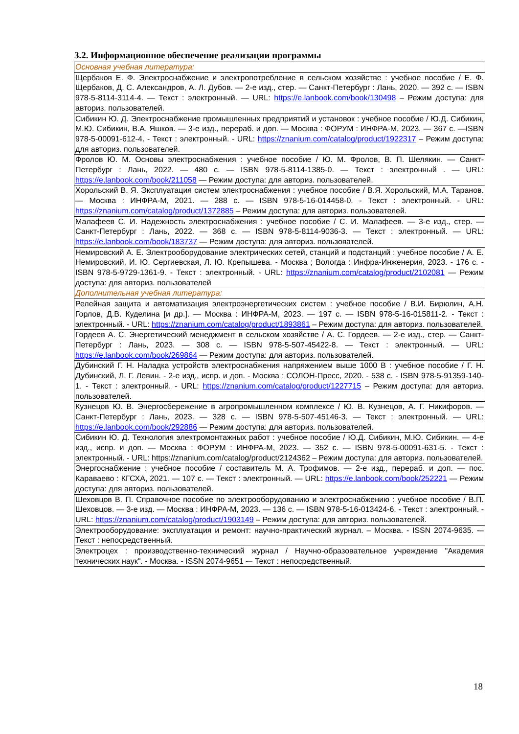3.2. Информационное обеспечение реализации программы
| Основная учебная литература: |
| Щербаков Е. Ф. Электроснабжение и электропотребление в сельском хозяйстве : учебное пособие / Е. Ф. Щербаков, Д. С. Александров, А. Л. Дубов. — 2-е изд., стер. — Санкт-Петербург : Лань, 2020. — 392 с. — ISBN 978-5-8114-3114-4. — Текст : электронный. — URL: https://e.lanbook.com/book/130498 – Режим доступа: для авториз. пользователей. |
| Сибикин Ю. Д. Электроснабжение промышленных предприятий и установок : учебное пособие / Ю.Д. Сибикин, М.Ю. Сибикин, В.А. Яшков. — 3-е изд., перераб. и доп. — Москва : ФОРУМ : ИНФРА-М, 2023. — 367 с. —ISBN 978-5-00091-612-4. - Текст : электронный. - URL: https://znanium.com/catalog/product/1922317 – Режим доступа: для авториз. пользователей. |
| Фролов Ю. М. Основы электроснабжения : учебное пособие / Ю. М. Фролов, В. П. Шелякин. — Санкт-Петербург : Лань, 2022. — 480 с. — ISBN 978-5-8114-1385-0. — Текст : электронный . — URL: https://e.lanbook.com/book/211058 — Режим доступа: для авториз. пользователей. |
| Хорольский В. Я. Эксплуатация систем электроснабжения : учебное пособие / В.Я. Хорольский, М.А. Таранов. — Москва : ИНФРА-М, 2021. — 288 с. — ISBN 978-5-16-014458-0. - Текст : электронный. - URL: https://znanium.com/catalog/product/1372885 – Режим доступа: для авториз. пользователей. |
| Малафеев С. И. Надежность электроснабжения : учебное пособие / С. И. Малафеев. — 3-е изд., стер. — Санкт-Петербург : Лань, 2022. — 368 с. — ISBN 978-5-8114-9036-3. — Текст : электронный. — URL: https://e.lanbook.com/book/183737 — Режим доступа: для авториз. пользователей. |
| Немировский А. Е. Электрооборудование электрических сетей, станций и подстанций : учебное пособие / А. Е. Немировский, И. Ю. Сергиевская, Л. Ю. Крепышева. - Москва ; Вологда : Инфра-Инженерия, 2023. - 176 с. - ISBN 978-5-9729-1361-9. - Текст : электронный. - URL: https://znanium.com/catalog/product/2102081 — Режим доступа: для авториз. пользователей |
| Дополнительная учебная литература: |
| Релейная защита и автоматизация электроэнергетических систем : учебное пособие / В.И. Бирюлин, А.Н. Горлов, Д.В. Куделина [и др.]. — Москва : ИНФРА-М, 2023. — 197 с. — ISBN 978-5-16-015811-2. - Текст : электронный. - URL: https://znanium.com/catalog/product/1893861 – Режим доступа: для авториз. пользователей. |
| Гордеев А. С. Энергетический менеджмент в сельском хозяйстве / А. С. Гордеев. — 2-е изд., стер. — Санкт-Петербург : Лань, 2023. — 308 с. — ISBN 978-5-507-45422-8. — Текст : электронный. — URL: https://e.lanbook.com/book/269864 — Режим доступа: для авториз. пользователей. |
| Дубинский Г. Н. Наладка устройств электроснабжения напряжением выше 1000 В : учебное пособие / Г. Н. Дубинский, Л. Г. Левин. - 2-е изд., испр. и доп. - Москва : СОЛОН-Пресс, 2020. - 538 с. - ISBN 978-5-91359-140-1. - Текст : электронный. - URL: https://znanium.com/catalog/product/1227715 – Режим доступа: для авториз. пользователей. |
| Кузнецов Ю. В. Энергосбережение в агропромышленном комплексе / Ю. В. Кузнецов, А. Г. Никифоров. — Санкт-Петербург : Лань, 2023. — 328 с. — ISBN 978-5-507-45146-3. — Текст : электронный. — URL: https://e.lanbook.com/book/292886 — Режим доступа: для авториз. пользователей. |
| Сибикин Ю. Д. Технология электромонтажных работ : учебное пособие / Ю.Д. Сибикин, М.Ю. Сибикин. — 4-е изд., испр. и доп. — Москва : ФОРУМ : ИНФРА-М, 2023. — 352 с. — ISBN 978-5-00091-631-5. - Текст : электронный. - URL: https://znanium.com/catalog/product/2124362 – Режим доступа: для авториз. пользователей. |
| Энергоснабжение : учебное пособие / составитель М. А. Трофимов. — 2-е изд., перераб. и доп. — пос. Караваево : КГСХА, 2021. — 107 с. — Текст : электронный. — URL: https://e.lanbook.com/book/252221 — Режим доступа: для авториз. пользователей. |
| Шеховцов В. П. Справочное пособие по электрооборудованию и электроснабжению : учебное пособие / В.П. Шеховцов. — 3-е изд. — Москва : ИНФРА-М, 2023. — 136 с. — ISBN 978-5-16-013424-6. - Текст : электронный. - URL: https://znanium.com/catalog/product/1903149 – Режим доступа: для авториз. пользователей. |
| Электрооборудование: эксплуатация и ремонт: научно-практический журнал. – Москва. - ISSN 2074-9635. -– Текст : непосредственный. |
| Электроцех : производственно-технический журнал / Научно-образовательное учреждение "Академия технических наук". - Москва. - ISSN 2074-9651 -– Текст : непосредственный. |
18